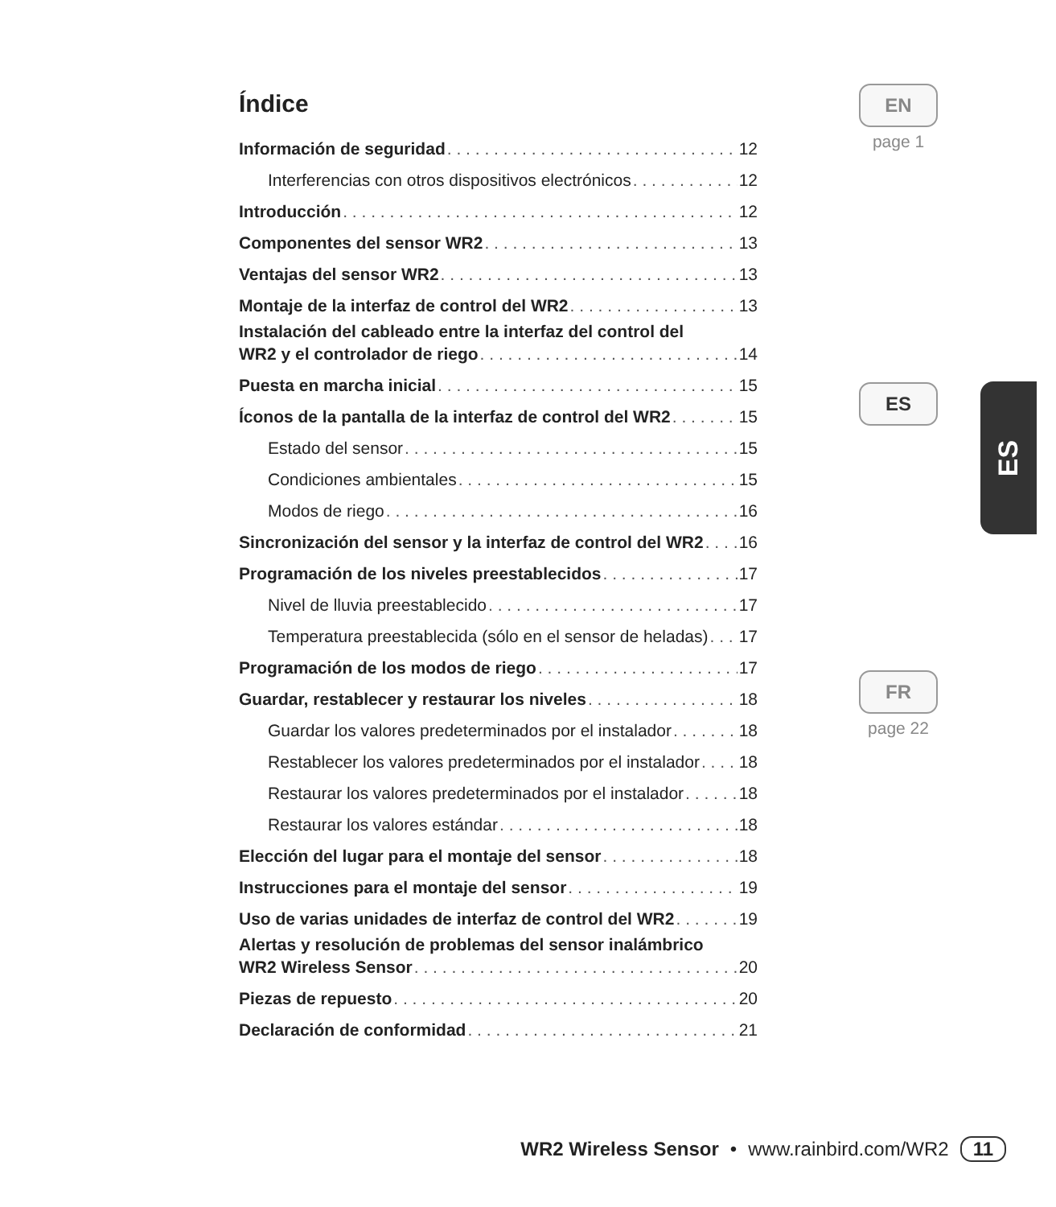Índice
Información de seguridad 12
Interferencias con otros dispositivos electrónicos 12
Introducción 12
Componentes del sensor WR2 13
Ventajas del sensor WR2 13
Montaje de la interfaz de control del WR2 13
Instalación del cableado entre la interfaz del control del
WR2 y el controlador de riego 14
Puesta en marcha inicial 15
Íconos de la pantalla de la interfaz de control del WR2 15
Estado del sensor 15
Condiciones ambientales 15
Modos de riego 16
Sincronización del sensor y la interfaz de control del WR2 16
Programación de los niveles preestablecidos 17
Nivel de lluvia preestablecido 17
Temperatura preestablecida (sólo en el sensor de heladas) 17
Programación de los modos de riego 17
Guardar, restablecer y restaurar los niveles 18
Guardar los valores predeterminados por el instalador 18
Restablecer los valores predeterminados por el instalador 18
Restaurar los valores predeterminados por el instalador 18
Restaurar los valores estándar 18
Elección del lugar para el montaje del sensor 18
Instrucciones para el montaje del sensor 19
Uso de varias unidades de interfaz de control del WR2 19
Alertas y resolución de problemas del sensor inalámbrico
WR2 Wireless Sensor 20
Piezas de repuesto 20
Declaración de conformidad 21
EN
page 1
ES
FR
page 22
ES
WR2 Wireless Sensor • www.rainbird.com/WR2 11